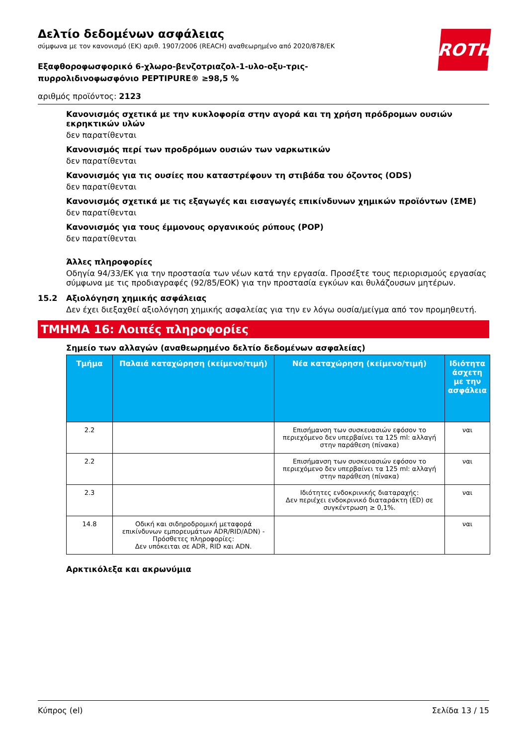ROTH
Δελτίο δεδομένων ασφάλειας
σύμφωνα με τον κανονισμό (ΕΚ) αριθ. 1907/2006 (REACH) αναθεωρημένο από 2020/878/ΕΚ
Εξαφθοροφωσφορικό 6-χλωρο-βενζοτριαζολ-1-υλο-οξυ-τρις-πυρρολιδινοφωσφόνιο PEPTIPURE® ≥98,5 %
αριθμός προϊόντος: 2123
Κανονισμός σχετικά με την κυκλοφορία στην αγορά και τη χρήση πρόδρομων ουσιών εκρηκτικών υλών
δεν παρατίθενται
Κανονισμός περί των προδρόμων ουσιών των ναρκωτικών
δεν παρατίθενται
Κανονισμός για τις ουσίες που καταστρέφουν τη στιβάδα του όζοντος (ODS)
δεν παρατίθενται
Κανονισμός σχετικά με τις εξαγωγές και εισαγωγές επικίνδυνων χημικών προϊόντων (ΣΜΕ)
δεν παρατίθενται
Κανονισμός για τους έμμονους οργανικούς ρύπους (POP)
δεν παρατίθενται
Άλλες πληροφορίες
Οδηγία 94/33/ΕΚ για την προστασία των νέων κατά την εργασία. Προσέξτε τους περιορισμούς εργασίας σύμφωνα με τις προδιαγραφές (92/85/ΕΟΚ) για την προστασία εγκύων και θυλάζουσων μητέρων.
15.2 Αξιολόγηση χημικής ασφάλειας
Δεν έχει διεξαχθεί αξιολόγηση χημικής ασφαλείας για την εν λόγω ουσία/μείγμα από τον προμηθευτή.
ΤΜΗΜΑ 16: Λοιπές πληροφορίες
Σημείο των αλλαγών (αναθεωρημένο δελτίο δεδομένων ασφαλείας)
| Τμήμα | Παλαιά καταχώρηση (κείμενο/τιμή) | Νέα καταχώρηση (κείμενο/τιμή) | Ιδιότητα άσχετη με την ασφάλεια |
| --- | --- | --- | --- |
| 2.2 | | Επισήμανση των συσκευασιών εφόσον το περιεχόμενο δεν υπερβαίνει τα 125 ml: αλλαγή στην παράθεση (πίνακα) | ναι |
| 2.2 | | Επισήμανση των συσκευασιών εφόσον το περιεχόμενο δεν υπερβαίνει τα 125 ml: αλλαγή στην παράθεση (πίνακα) | ναι |
| 2.3 | | Ιδιότητες ενδοκρινικής διαταραχής: Δεν περιέχει ενδοκρινικό διαταράκτη (ED) σε συγκέντρωση ≥ 0,1%. | ναι |
| 14.8 | Οδική και σιδηροδρομική μεταφορά επικίνδυνων εμπορευμάτων ADR/RID/ADN) - Πρόσθετες πληροφορίες: Δεν υπόκειται σε ADR, RID και ADN. | | ναι |
Αρκτικόλεξα και ακρωνύμια
Κύπρος (el) Σελίδα 13 / 15